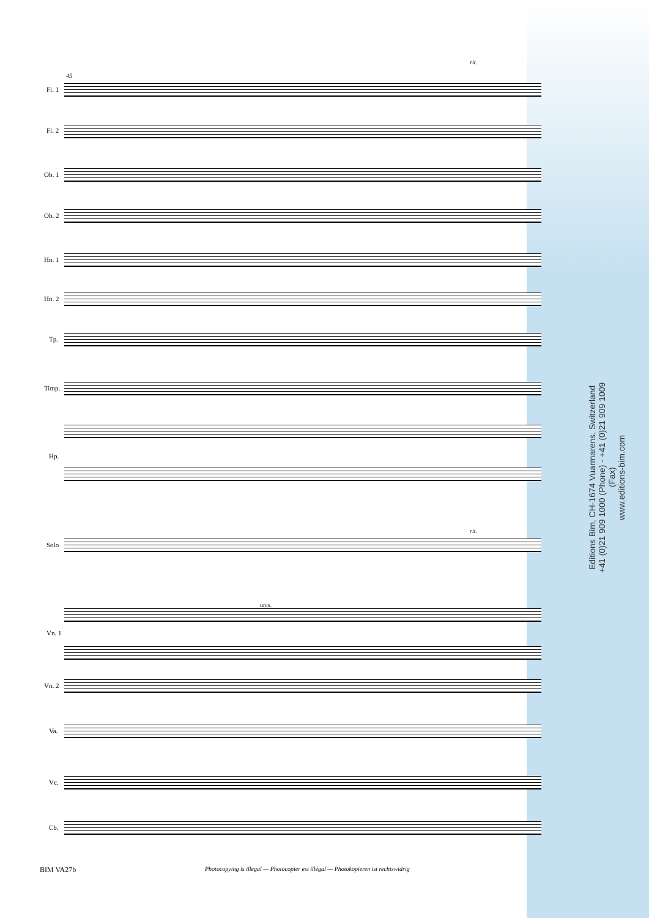Editions Bim, CH-1674 Vuarmarens, Switzerland
+41 (0)21 909 1000 (Phone) - +41 (0)21 909 1009 (Fax)
www.editions-bim.com
45
rit.
rit.
unis.
Fl. 1
Fl. 2
Ob. 1
Ob. 2
Hn. 1
Hn. 2
Tp.
Timp.
Hp.
Solo
Vn. 1
Vn. 2
Va.
Vc.
Cb.
BIM VA27b
Photocopying is illegal — Photocopier est illégal — Photokopieren ist rechtswidrig